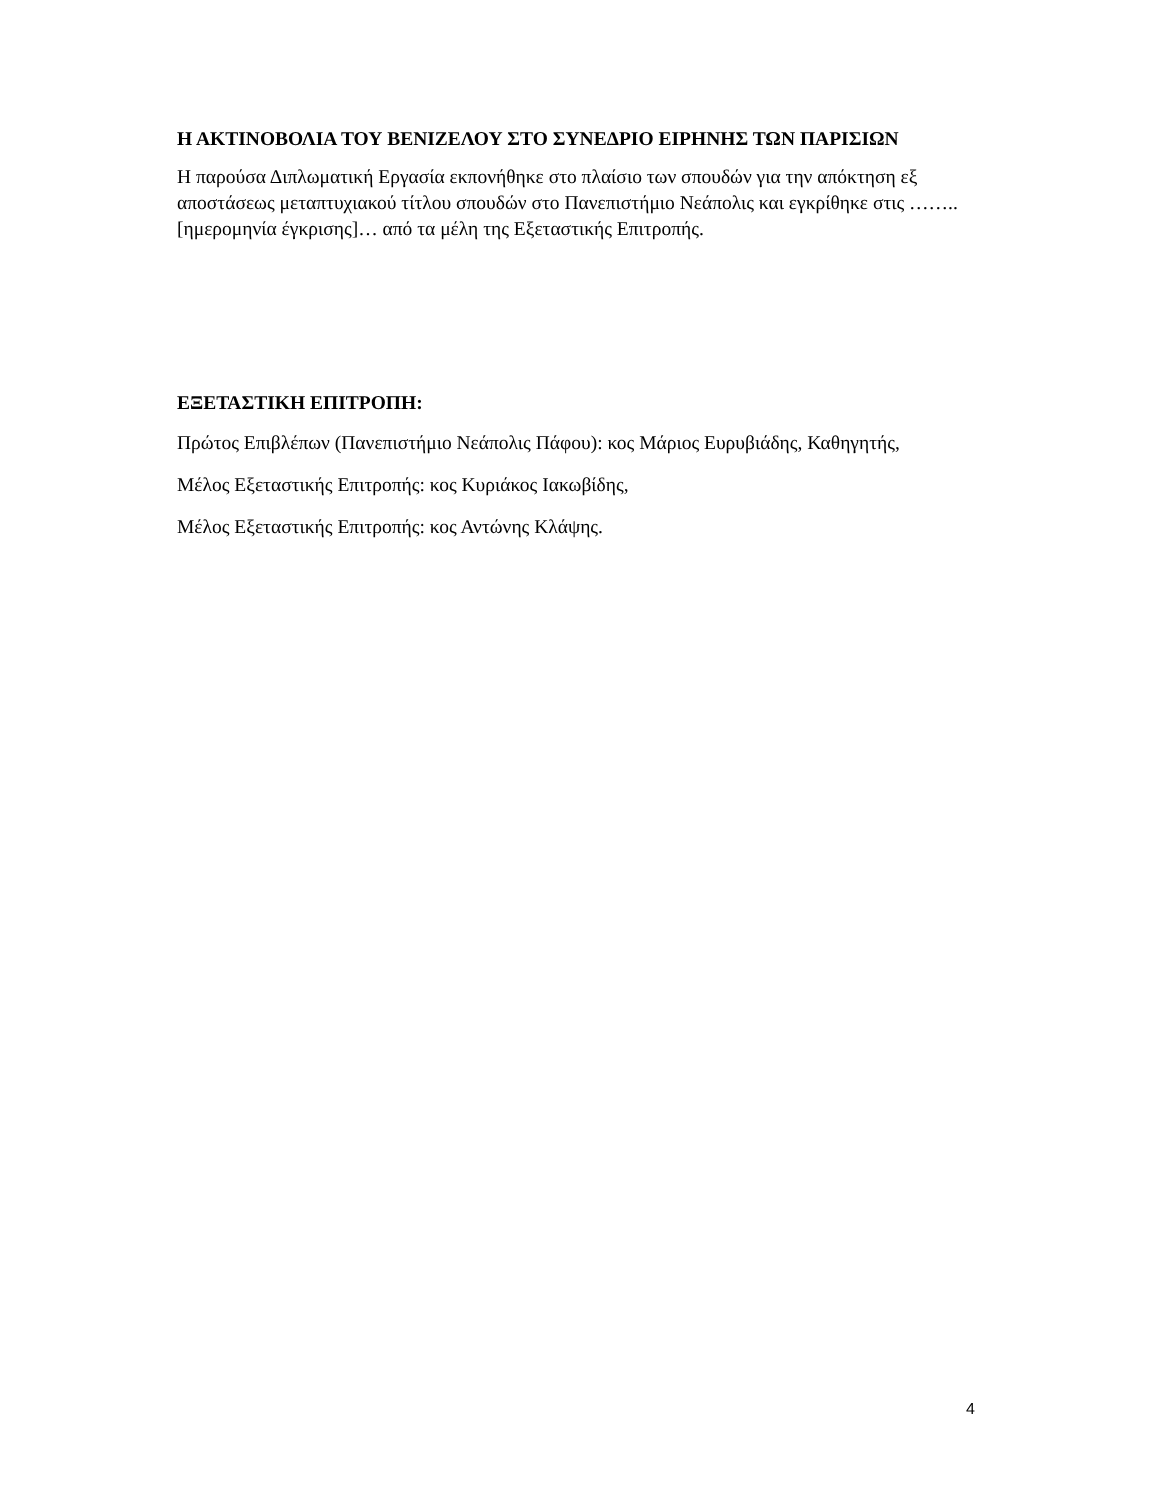Η ΑΚΤΙΝΟΒΟΛΙΑ ΤΟΥ ΒΕΝΙΖΕΛΟΥ ΣΤΟ ΣΥΝΕΔΡΙΟ ΕΙΡΗΝΗΣ ΤΩΝ ΠΑΡΙΣΙΩΝ
Η παρούσα Διπλωματική Εργασία εκπονήθηκε στο πλαίσιο των σπουδών για την απόκτηση εξ αποστάσεως μεταπτυχιακού τίτλου σπουδών στο Πανεπιστήμιο Νεάπολις και εγκρίθηκε στις ……..[ημερομηνία έγκρισης]… από τα μέλη της Εξεταστικής Επιτροπής.
ΕΞΕΤΑΣΤΙΚΗ ΕΠΙΤΡΟΠΗ:
Πρώτος Επιβλέπων (Πανεπιστήμιο Νεάπολις Πάφου): κος Μάριος Ευρυβιάδης, Καθηγητής,
Μέλος Εξεταστικής Επιτροπής: κος Κυριάκος Ιακωβίδης,
Μέλος Εξεταστικής Επιτροπής: κος Αντώνης Κλάψης.
4